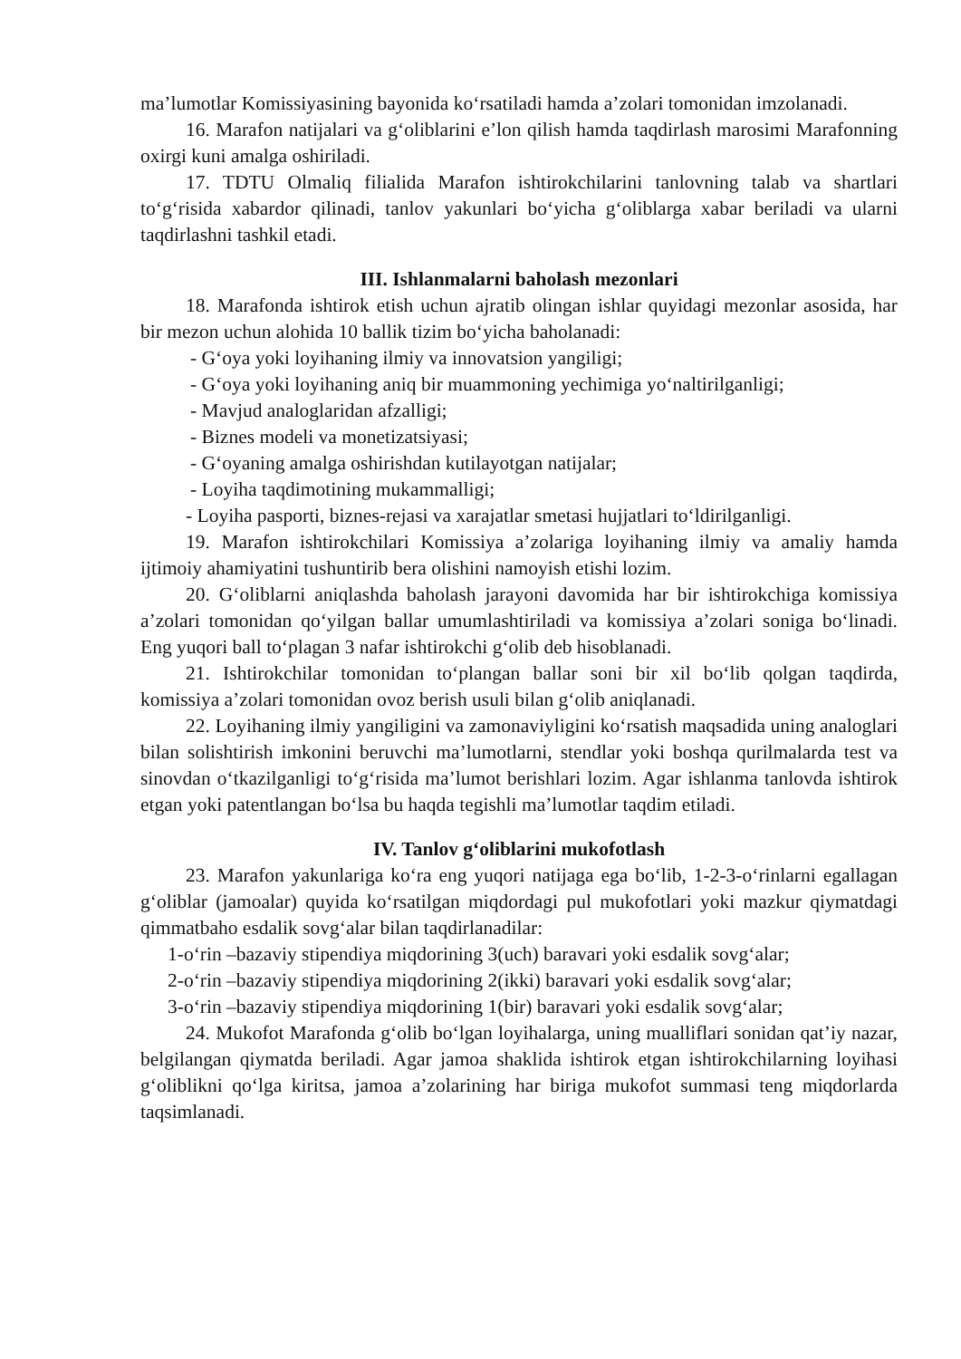ma’lumotlar Komissiyasining bayonida ko‘rsatiladi hamda a’zolari tomonidan imzolanadi.
16. Marafon natijalari va g‘oliblarini e’lon qilish hamda taqdirlash marosimi Marafonning oxirgi kuni amalga oshiriladi.
17. TDTU Olmaliq filialida Marafon ishtirokchilarini tanlovning talab va shartlari to‘g‘risida xabardor qilinadi, tanlov yakunlari bo‘yicha g‘oliblarga xabar beriladi va ularni taqdirlashni tashkil etadi.
III. Ishlanmalarni baholash mezonlari
18. Marafonda ishtirok etish uchun ajratib olingan ishlar quyidagi mezonlar asosida, har bir mezon uchun alohida 10 ballik tizim bo‘yicha baholanadi:
- G‘oya yoki loyihaning ilmiy va innovatsion yangiligi;
- G‘oya yoki loyihaning aniq bir muammoning yechimiga yo‘naltirilganligi;
- Mavjud analoglaridan afzalligi;
- Biznes modeli va monetizatsiyasi;
- G‘oyaning amalga oshirishdan kutilayotgan natijalar;
- Loyiha taqdimotining mukammalligi;
- Loyiha pasporti, biznes-rejasi va xarajatlar smetasi hujjatlari to‘ldirilganligi.
19. Marafon ishtirokchilari Komissiya a’zolariga loyihaning ilmiy va amaliy hamda ijtimoiy ahamiyatini tushuntirib bera olishini namoyish etishi lozim.
20. G‘oliblarni aniqlashda baholash jarayoni davomida har bir ishtirokchiga komissiya a’zolari tomonidan qo‘yilgan ballar umumlashtiriladi va komissiya a’zolari soniga bo‘linadi. Eng yuqori ball to‘plagan 3 nafar ishtirokchi g‘olib deb hisoblanadi.
21. Ishtirokchilar tomonidan to‘plangan ballar soni bir xil bo‘lib qolgan taqdirda, komissiya a’zolari tomonidan ovoz berish usuli bilan g‘olib aniqlanadi.
22. Loyihaning ilmiy yangiligini va zamonaviyligini ko‘rsatish maqsadida uning analoglari bilan solishtirish imkonini beruvchi ma’lumotlarni, stendlar yoki boshqa qurilmalarda test va sinovdan o‘tkazilganligi to‘g‘risida ma’lumot berishlari lozim. Agar ishlanma tanlovda ishtirok etgan yoki patentlangan bo‘lsa bu haqda tegishli ma’lumotlar taqdim etiladi.
IV. Tanlov g‘oliblarini mukofotlash
23. Marafon yakunlariga ko‘ra eng yuqori natijaga ega bo‘lib, 1-2-3-o‘rinlarni egallagan g‘oliblar (jamoalar) quyida ko‘rsatilgan miqdordagi pul mukofotlari yoki mazkur qiymatdagi qimmatbaho esdalik sovg‘alar bilan taqdirlanadilar:
1-o‘rin –bazaviy stipendiya miqdorining 3(uch) baravari yoki esdalik sovg‘alar;
2-o‘rin –bazaviy stipendiya miqdorining 2(ikki) baravari yoki esdalik sovg‘alar;
3-o‘rin –bazaviy stipendiya miqdorining 1(bir) baravari yoki esdalik sovg‘alar;
24. Mukofot Marafonda g‘olib bo‘lgan loyihalarga, uning mualliflari sonidan qat’iy nazar, belgilangan qiymatda beriladi. Agar jamoa shaklida ishtirok etgan ishtirokchilarning loyihasi g‘oliblikni qo‘lga kiritsa, jamoa a’zolarining har biriga mukofot summasi teng miqdorlarda taqsimlanadi.